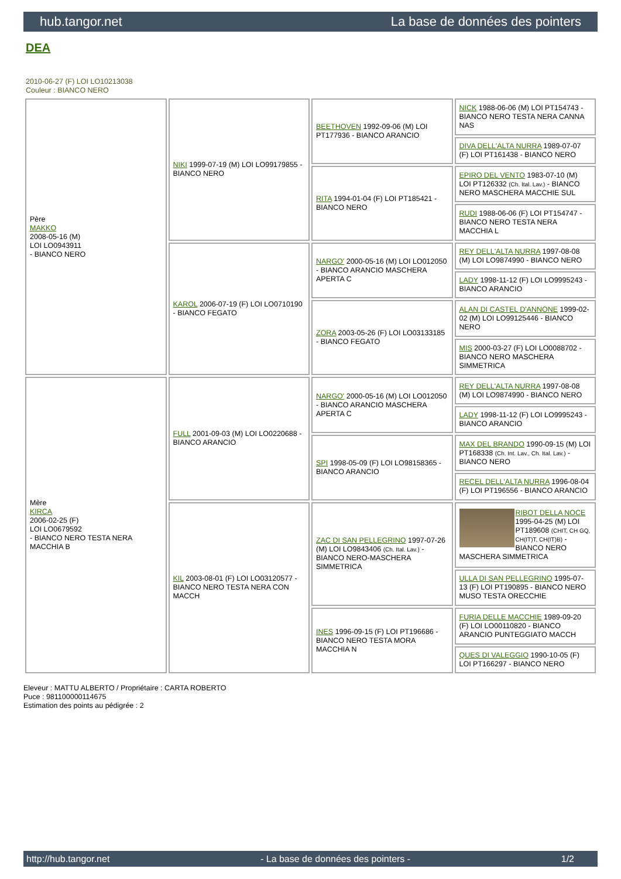hub.tangor.net La base de données des pointers
DEA
2010-06-27 (F) LOI LO10213038
Couleur : BIANCO NERO
| Père MAKKO 2008-05-16 (M) LOI LO0943911 - BIANCO NERO | NIKI 1999-07-19 (M) LOI LO99179855 - BIANCO NERO | BEETHOVEN 1992-09-06 (M) LOI PT177936 - BIANCO ARANCIO | NICK 1988-06-06 (M) LOI PT154743 - BIANCO NERO TESTA NERA CANNA NAS |
| | | | DIVA DELL'ALTA NURRA 1989-07-07 (F) LOI PT161438 - BIANCO NERO |
| | | RITA 1994-01-04 (F) LOI PT185421 - BIANCO NERO | EPIRO DEL VENTO 1983-07-10 (M) LOI PT126332 (Ch. Ital. Lav.) - BIANCO NERO MASCHERA MACCHIE SUL |
| | | | RUDI 1988-06-06 (F) LOI PT154747 - BIANCO NERO TESTA NERA MACCHIA L |
| | KAROL 2006-07-19 (F) LOI LO0710190 - BIANCO FEGATO | NARGO' 2000-05-16 (M) LOI LO012050 - BIANCO ARANCIO MASCHERA APERTA C | REY DELL'ALTA NURRA 1997-08-08 (M) LOI LO9874990 - BIANCO NERO |
| | | | LADY 1998-11-12 (F) LOI LO9995243 - BIANCO ARANCIO |
| | | ZORA 2003-05-26 (F) LOI LO03133185 - BIANCO FEGATO | ALAN DI CASTEL D'ANNONE 1999-02-02 (M) LOI LO99125446 - BIANCO NERO |
| | | | MIS 2000-03-27 (F) LOI LO0088702 - BIANCO NERO MASCHERA SIMMETRICA |
| Mère KIRCA 2006-02-25 (F) LOI LO0679592 - BIANCO NERO TESTA NERA MACCHIA B | FULL 2001-09-03 (M) LOI LO0220688 - BIANCO ARANCIO | NARGO' 2000-05-16 (M) LOI LO012050 - BIANCO ARANCIO MASCHERA APERTA C | REY DELL'ALTA NURRA 1997-08-08 (M) LOI LO9874990 - BIANCO NERO |
| | | | LADY 1998-11-12 (F) LOI LO9995243 - BIANCO ARANCIO |
| | | SPI 1998-05-09 (F) LOI LO98158365 - BIANCO ARANCIO | MAX DEL BRANDO 1990-09-15 (M) LOI PT168338 (Ch. Int. Lav., Ch. Ital. Lav.) - BIANCO NERO |
| | | | RECEL DELL'ALTA NURRA 1996-08-04 (F) LOI PT196556 - BIANCO ARANCIO |
| | KIL 2003-08-01 (F) LOI LO03120577 - BIANCO NERO TESTA NERA CON MACCH | ZAC DI SAN PELLEGRINO 1997-07-26 (M) LOI LO9843406 (Ch. Ital. Lav.) - BIANCO NERO-MASCHERA SIMMETRICA | RIBOT DELLA NOCE 1995-04-25 (M) LOI PT189608 (CHIT, CH GQ, CH(IT)T, CH(IT)B) - BIANCO NERO MASCHERA SIMMETRICA |
| | | | ULLA DI SAN PELLEGRINO 1995-07-13 (F) LOI PT190895 - BIANCO NERO MUSO TESTA ORECCHIE |
| | | INES 1996-09-15 (F) LOI PT196686 - BIANCO NERO TESTA MORA MACCHIA N | FURIA DELLE MACCHIE 1989-09-20 (F) LOI LO00110820 - BIANCO ARANCIO PUNTEGGIATO MACCH |
| | | | QUES DI VALEGGIO 1990-10-05 (F) LOI PT166297 - BIANCO NERO |
Eleveur : MATTU ALBERTO / Propriétaire : CARTA ROBERTO
Puce : 981100000114675
Estimation des points au pédigrée : 2
http://hub.tangor.net - La base de données des pointers - 1/2